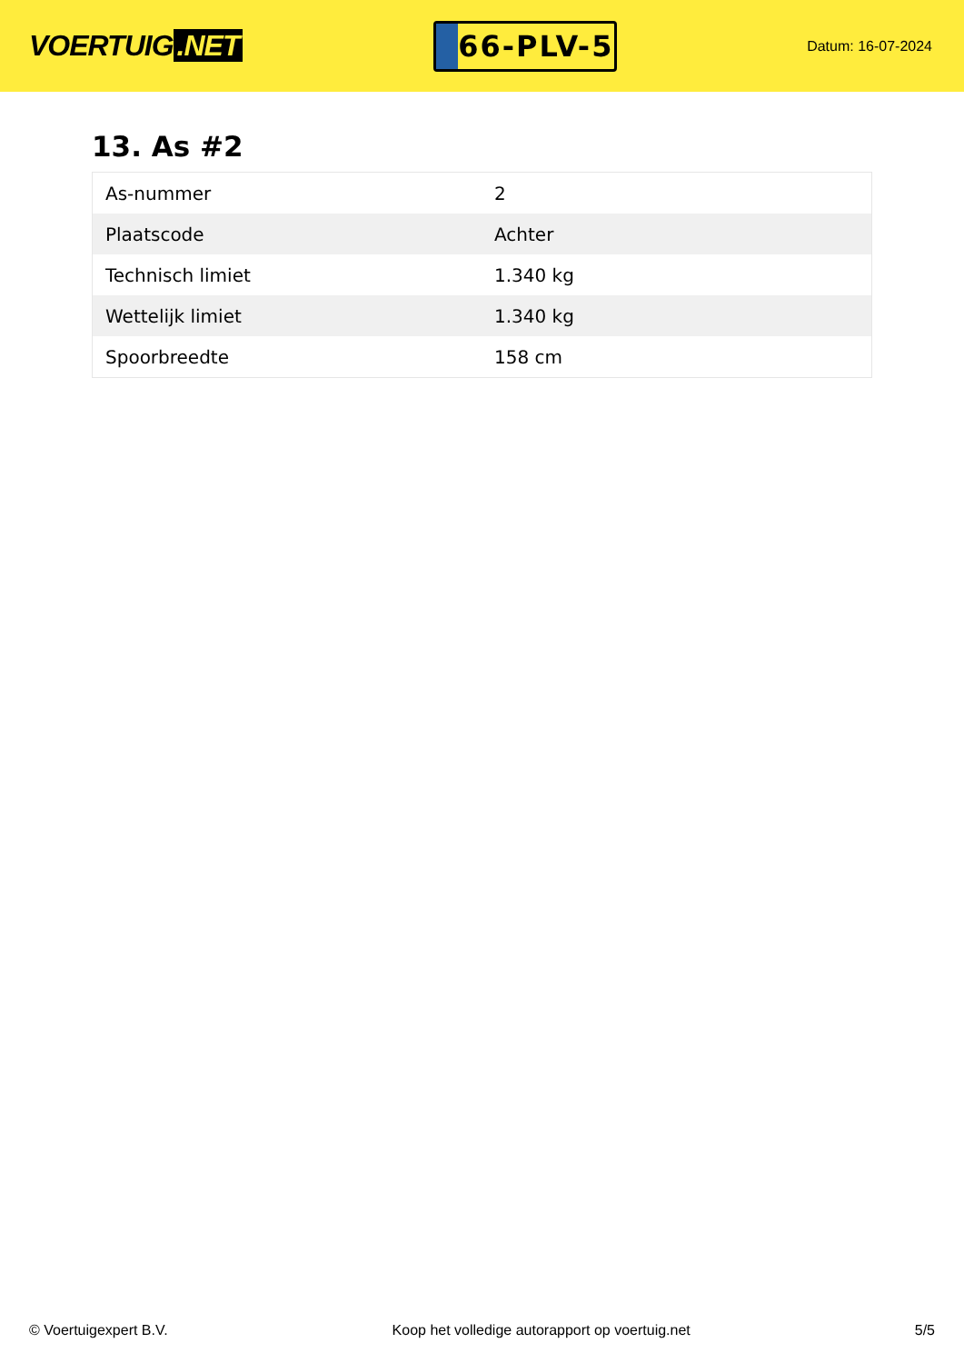VOERTUIG.NET
66-PLV-5
Datum: 16-07-2024
13. As #2
| As-nummer | 2 |
| Plaatscode | Achter |
| Technisch limiet | 1.340 kg |
| Wettelijk limiet | 1.340 kg |
| Spoorbreedte | 158 cm |
© Voertuigexpert B.V. Koop het volledige autorapport op voertuig.net 5/5